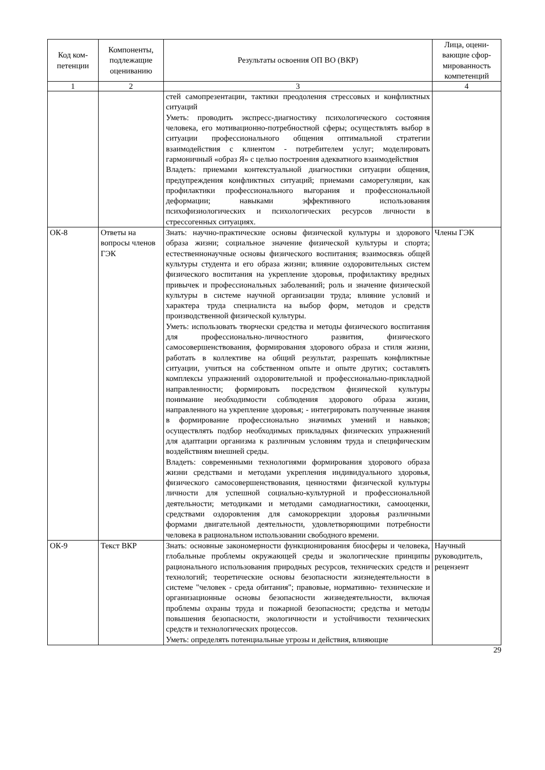| Код ком-петенции | Компоненты, подлежащие оцениванию | Результаты освоения ОП ВО (ВКР) | Лица, оцени-вающие сфор-мированность компетенций |
| --- | --- | --- | --- |
| 1 | 2 | 3 | 4 |
| | | стей самопрезентации, тактики преодоления стрессовых и конфликтных ситуаций Уметь: проводить экспресс-диагностику психологического состояния человека, его мотивационно-потребностной сферы; осуществлять выбор в ситуации профессионального общения оптимальной стратегии взаимодействия с клиентом - потребителем услуг; моделировать гармоничный «образ Я» с целью построения адекватного взаимодействия Владеть: приемами контекстуальной диагностики ситуации общения, предупреждения конфликтных ситуаций; приемами саморегуляции, как профилактики профессионального выгорания и профессиональной деформации; навыками эффективного использования психофизиологических и психологических ресурсов личности в стрессогенных ситуациях. | |
| ОК-8 | Ответы на вопросы членов ГЭК | Знать: научно-практические основы физической культуры и здорового образа жизни; социальное значение физической культуры и спорта; естественнонаучные основы физического воспитания; взаимосвязь общей культуры студента и его образа жизни; влияние оздоровительных систем физического воспитания на укрепление здоровья, профилактику вредных привычек и профессиональных заболеваний; роль и значение физической культуры в системе научной организации труда; влияние условий и характера труда специалиста на выбор форм, методов и средств производственной физической культуры. Уметь: использовать творчески средства и методы физического воспитания для профессионально-личностного развития, физического самосовершенствования, формирования здорового образа и стиля жизни, работать в коллективе на общий результат, разрешать конфликтные ситуации, учиться на собственном опыте и опыте других; составлять комплексы упражнений оздоровительной и профессионально-прикладной направленности; формировать посредством физической культуры понимание необходимости соблюдения здорового образа жизни, направленного на укрепление здоровья; - интегрировать полученные знания в формирование профессионально значимых умений и навыков; осуществлять подбор необходимых прикладных физических упражнений для адаптации организма к различным условиям труда и специфическим воздействиям внешней среды. Владеть: современными технологиями формирования здорового образа жизни средствами и методами укрепления индивидуального здоровья, физического самосовершенствования, ценностями физической культуры личности для успешной социально-культурной и профессиональной деятельности; методиками и методами самодиагностики, самооценки, средствами оздоровления для самокоррекции здоровья различными формами двигательной деятельности, удовлетворяющими потребности человека в рациональном использовании свободного времени. | Члены ГЭК |
| ОК-9 | Текст ВКР | Знать: основные закономерности функционирования биосферы и человека, глобальные проблемы окружающей среды и экологические принципы рационального использования природных ресурсов, технических средств и технологий; теоретические основы безопасности жизнедеятельности в системе "человек - среда обитания"; правовые, нормативно- технические и организационные основы безопасности жизнедеятельности, включая проблемы охраны труда и пожарной безопасности; средства и методы повышения безопасности, экологичности и устойчивости технических средств и технологических процессов. Уметь: определять потенциальные угрозы и действия, влияющие | Научный руководитель, рецензент |
29